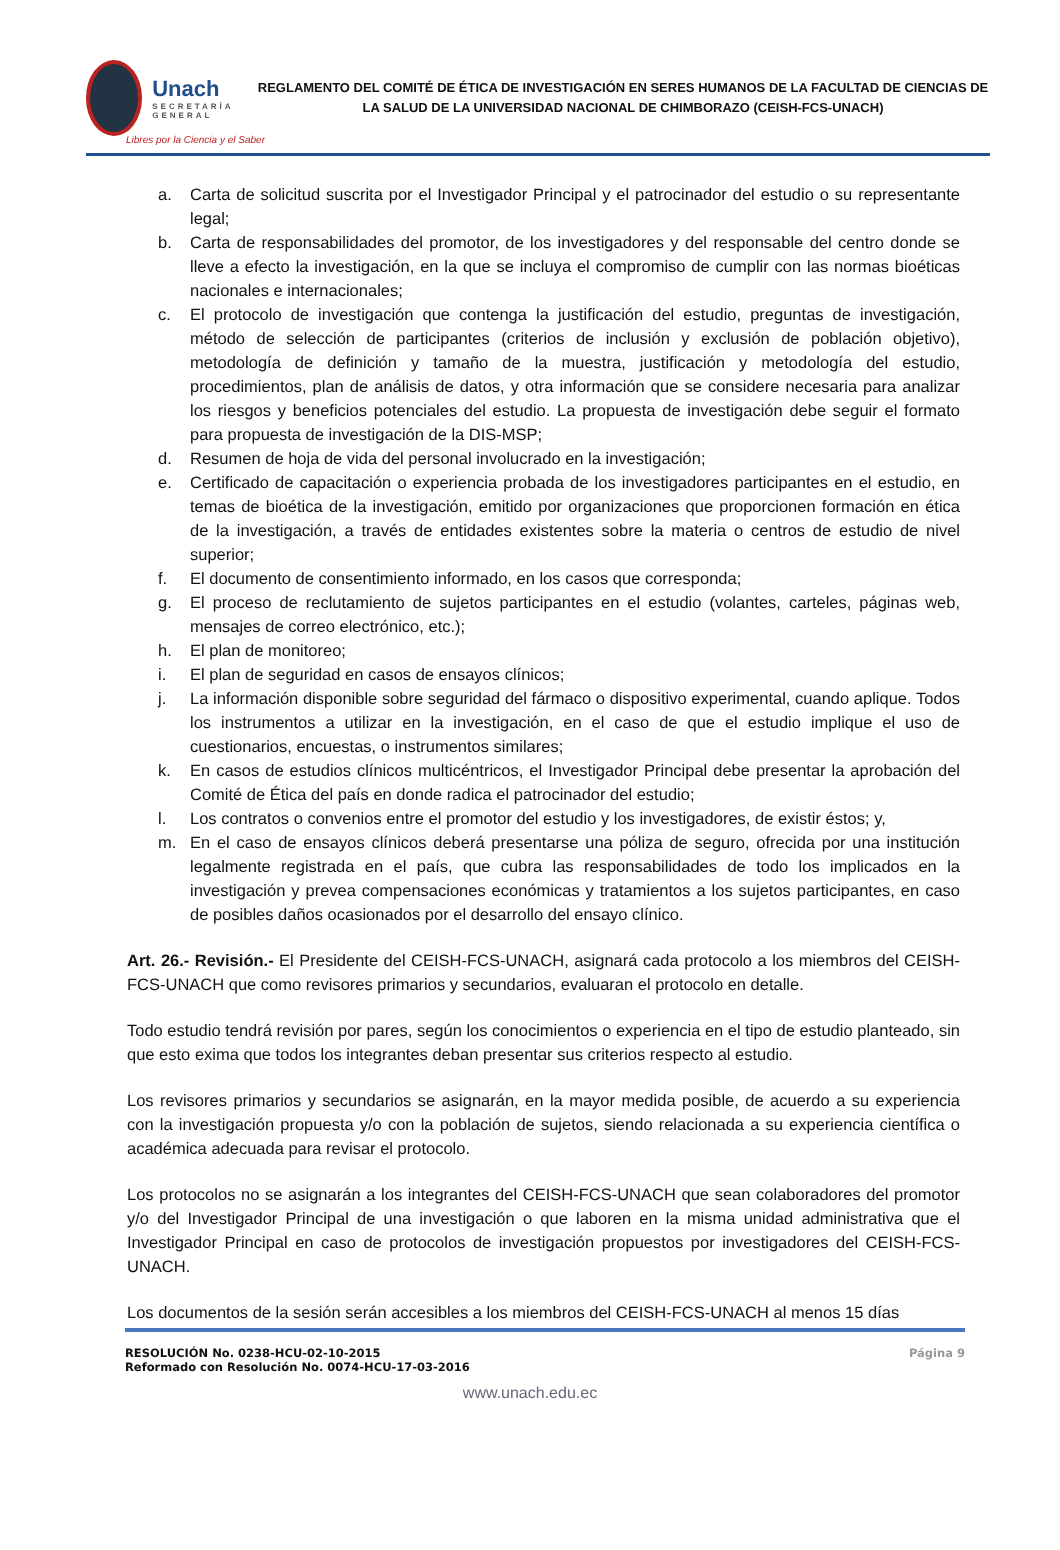Unach
SECRETARÍA GENERAL
REGLAMENTO DEL COMITÉ DE ÉTICA DE INVESTIGACIÓN EN SERES HUMANOS DE LA FACULTAD DE CIENCIAS DE LA SALUD DE LA UNIVERSIDAD NACIONAL DE CHIMBORAZO (CEISH-FCS-UNACH)
Libres por la Ciencia y el Saber
a. Carta de solicitud suscrita por el Investigador Principal y el patrocinador del estudio o su representante legal;
b. Carta de responsabilidades del promotor, de los investigadores y del responsable del centro donde se lleve a efecto la investigación, en la que se incluya el compromiso de cumplir con las normas bioéticas nacionales e internacionales;
c. El protocolo de investigación que contenga la justificación del estudio, preguntas de investigación, método de selección de participantes (criterios de inclusión y exclusión de población objetivo), metodología de definición y tamaño de la muestra, justificación y metodología del estudio, procedimientos, plan de análisis de datos, y otra información que se considere necesaria para analizar los riesgos y beneficios potenciales del estudio. La propuesta de investigación debe seguir el formato para propuesta de investigación de la DIS-MSP;
d. Resumen de hoja de vida del personal involucrado en la investigación;
e. Certificado de capacitación o experiencia probada de los investigadores participantes en el estudio, en temas de bioética de la investigación, emitido por organizaciones que proporcionen formación en ética de la investigación, a través de entidades existentes sobre la materia o centros de estudio de nivel superior;
f. El documento de consentimiento informado, en los casos que corresponda;
g. El proceso de reclutamiento de sujetos participantes en el estudio (volantes, carteles, páginas web, mensajes de correo electrónico, etc.);
h. El plan de monitoreo;
i. El plan de seguridad en casos de ensayos clínicos;
j. La información disponible sobre seguridad del fármaco o dispositivo experimental, cuando aplique. Todos los instrumentos a utilizar en la investigación, en el caso de que el estudio implique el uso de cuestionarios, encuestas, o instrumentos similares;
k. En casos de estudios clínicos multicéntricos, el Investigador Principal debe presentar la aprobación del Comité de Ética del país en donde radica el patrocinador del estudio;
l. Los contratos o convenios entre el promotor del estudio y los investigadores, de existir éstos; y,
m. En el caso de ensayos clínicos deberá presentarse una póliza de seguro, ofrecida por una institución legalmente registrada en el país, que cubra las responsabilidades de todo los implicados en la investigación y prevea compensaciones económicas y tratamientos a los sujetos participantes, en caso de posibles daños ocasionados por el desarrollo del ensayo clínico.
Art. 26.- Revisión.- El Presidente del CEISH-FCS-UNACH, asignará cada protocolo a los miembros del CEISH-FCS-UNACH que como revisores primarios y secundarios, evaluaran el protocolo en detalle.
Todo estudio tendrá revisión por pares, según los conocimientos o experiencia en el tipo de estudio planteado, sin que esto exima que todos los integrantes deban presentar sus criterios respecto al estudio.
Los revisores primarios y secundarios se asignarán, en la mayor medida posible, de acuerdo a su experiencia con la investigación propuesta y/o con la población de sujetos, siendo relacionada a su experiencia científica o académica adecuada para revisar el protocolo.
Los protocolos no se asignarán a los integrantes del CEISH-FCS-UNACH que sean colaboradores del promotor y/o del Investigador Principal de una investigación o que laboren en la misma unidad administrativa que el Investigador Principal en caso de protocolos de investigación propuestos por investigadores del CEISH-FCS-UNACH.
Los documentos de la sesión serán accesibles a los miembros del CEISH-FCS-UNACH al menos 15 días
RESOLUCIÓN No. 0238-HCU-02-10-2015
Reformado con Resolución No. 0074-HCU-17-03-2016
Página 9
www.unach.edu.ec